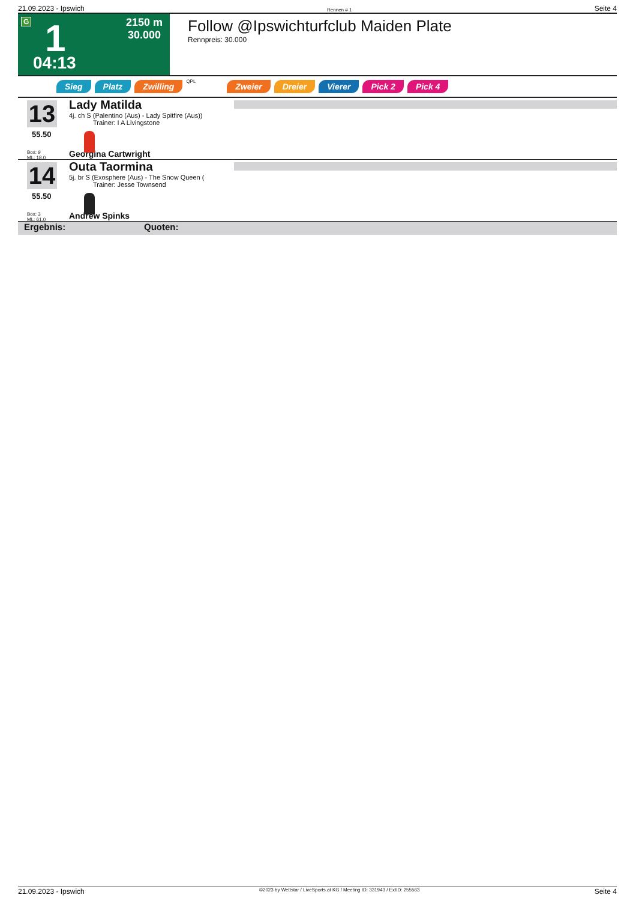21.09.2023 - Ipswich Rennen # 1 Seite 4
G 1
04:13
2150 m
30.000
Follow @Ipswichturfclub Maiden Plate
Rennpreis: 30.000
Sieg Platz Zwilling QPL Zweier Dreier Vierer Pick 2 Pick 4
13
55.50
Box: 9
ML: 18,0
Lady Matilda
4j. ch S (Palentino (Aus) - Lady Spitfire (Aus))
Trainer: I A Livingstone
Georgina Cartwright
14
55.50
Box: 3
ML: 61,0
Outa Taormina
5j. br S (Exosphere (Aus) - The Snow Queen (
Trainer: Jesse Townsend
Andrew Spinks
Ergebnis: Quoten:
21.09.2023 - Ipswich ©2023 by Wettstar / LiveSports.at KG / Meeting ID: 331943 / ExtID: 255563 Seite 4